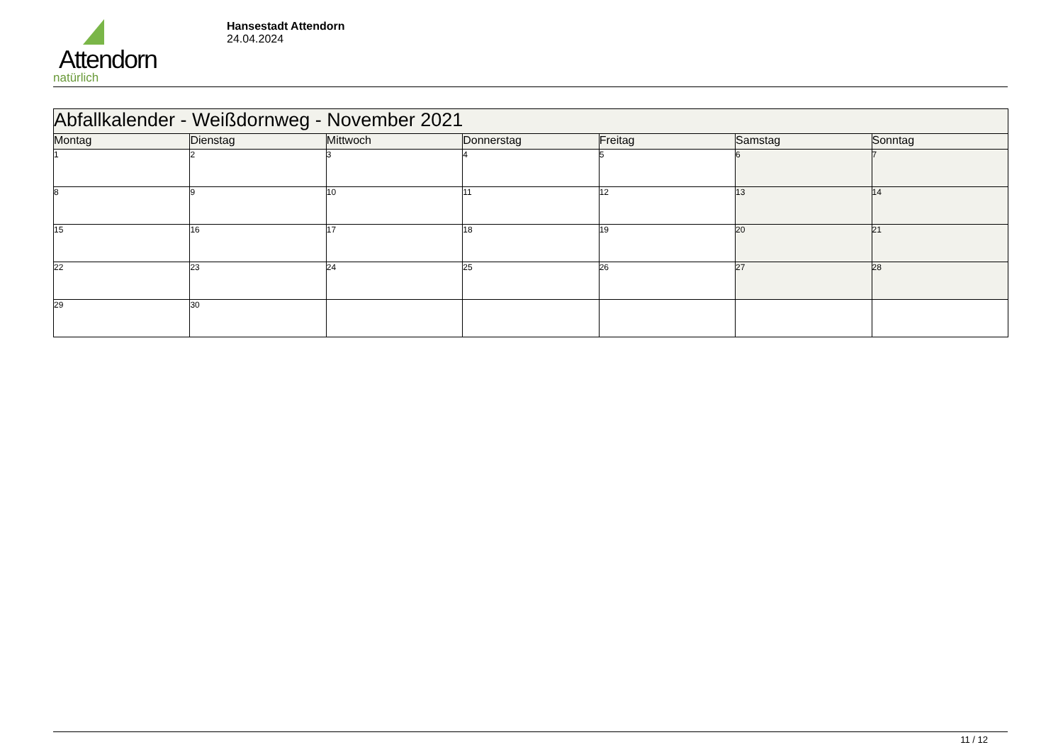Attendorn
natürlich
Hansestadt Attendorn
24.04.2024
| Abfallkalender - Weißdornweg - November 2021 | | | | | | |
| Montag | Dienstag | Mittwoch | Donnerstag | Freitag | Samstag | Sonntag |
| 1 | 2 | 3 | 4 | 5 | 6 | 7 |
| 8 | 9 | 10 | 11 | 12 | 13 | 14 |
| 15 | 16 | 17 | 18 | 19 | 20 | 21 |
| 22 | 23 | 24 | 25 | 26 | 27 | 28 |
| 29 | 30 | | | | | |
11 / 12